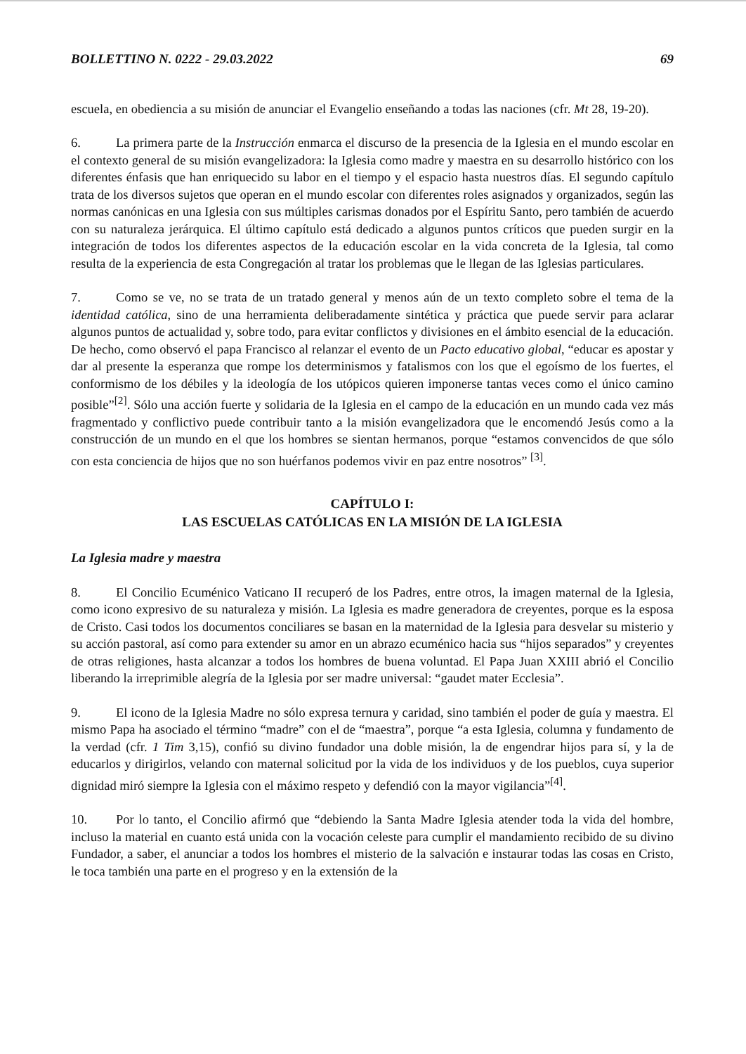BOLLETTINO N. 0222 - 29.03.2022 69
escuela, en obediencia a su misión de anunciar el Evangelio enseñando a todas las naciones (cfr. Mt 28, 19-20).
6. La primera parte de la Instrucción enmarca el discurso de la presencia de la Iglesia en el mundo escolar en el contexto general de su misión evangelizadora: la Iglesia como madre y maestra en su desarrollo histórico con los diferentes énfasis que han enriquecido su labor en el tiempo y el espacio hasta nuestros días. El segundo capítulo trata de los diversos sujetos que operan en el mundo escolar con diferentes roles asignados y organizados, según las normas canónicas en una Iglesia con sus múltiples carismas donados por el Espíritu Santo, pero también de acuerdo con su naturaleza jerárquica. El último capítulo está dedicado a algunos puntos críticos que pueden surgir en la integración de todos los diferentes aspectos de la educación escolar en la vida concreta de la Iglesia, tal como resulta de la experiencia de esta Congregación al tratar los problemas que le llegan de las Iglesias particulares.
7. Como se ve, no se trata de un tratado general y menos aún de un texto completo sobre el tema de la identidad católica, sino de una herramienta deliberadamente sintética y práctica que puede servir para aclarar algunos puntos de actualidad y, sobre todo, para evitar conflictos y divisiones en el ámbito esencial de la educación. De hecho, como observó el papa Francisco al relanzar el evento de un Pacto educativo global, “educar es apostar y dar al presente la esperanza que rompe los determinismos y fatalismos con los que el egoísmo de los fuertes, el conformismo de los débiles y la ideología de los utópicos quieren imponerse tantas veces como el único camino posible”<sup>[2]</sup>. Sólo una acción fuerte y solidaria de la Iglesia en el campo de la educación en un mundo cada vez más fragmentado y conflictivo puede contribuir tanto a la misión evangelizadora que le encomendó Jesús como a la construcción de un mundo en el que los hombres se sientan hermanos, porque “estamos convencidos de que sólo con esta conciencia de hijos que no son huérfanos podemos vivir en paz entre nosotros” <sup>[3]</sup>.
CAPÍTULO I:
LAS ESCUELAS CATÓLICAS EN LA MISIÓN DE LA IGLESIA
La Iglesia madre y maestra
8. El Concilio Ecuménico Vaticano II recuperó de los Padres, entre otros, la imagen maternal de la Iglesia, como icono expresivo de su naturaleza y misión. La Iglesia es madre generadora de creyentes, porque es la esposa de Cristo. Casi todos los documentos conciliares se basan en la maternidad de la Iglesia para desvelar su misterio y su acción pastoral, así como para extender su amor en un abrazo ecuménico hacia sus “hijos separados” y creyentes de otras religiones, hasta alcanzar a todos los hombres de buena voluntad. El Papa Juan XXIII abrió el Concilio liberando la irreprimible alegría de la Iglesia por ser madre universal: “gaudet mater Ecclesia”.
9. El icono de la Iglesia Madre no sólo expresa ternura y caridad, sino también el poder de guía y maestra. El mismo Papa ha asociado el término “madre” con el de “maestra”, porque “a esta Iglesia, columna y fundamento de la verdad (cfr. 1 Tim 3,15), confió su divino fundador una doble misión, la de engendrar hijos para sí, y la de educarlos y dirigirlos, velando con maternal solicitud por la vida de los individuos y de los pueblos, cuya superior dignidad miró siempre la Iglesia con el máximo respeto y defendió con la mayor vigilancia”<sup>[4]</sup>.
10. Por lo tanto, el Concilio afirmó que “debiendo la Santa Madre Iglesia atender toda la vida del hombre, incluso la material en cuanto está unida con la vocación celeste para cumplir el mandamiento recibido de su divino Fundador, a saber, el anunciar a todos los hombres el misterio de la salvación e instaurar todas las cosas en Cristo, le toca también una parte en el progreso y en la extensión de la